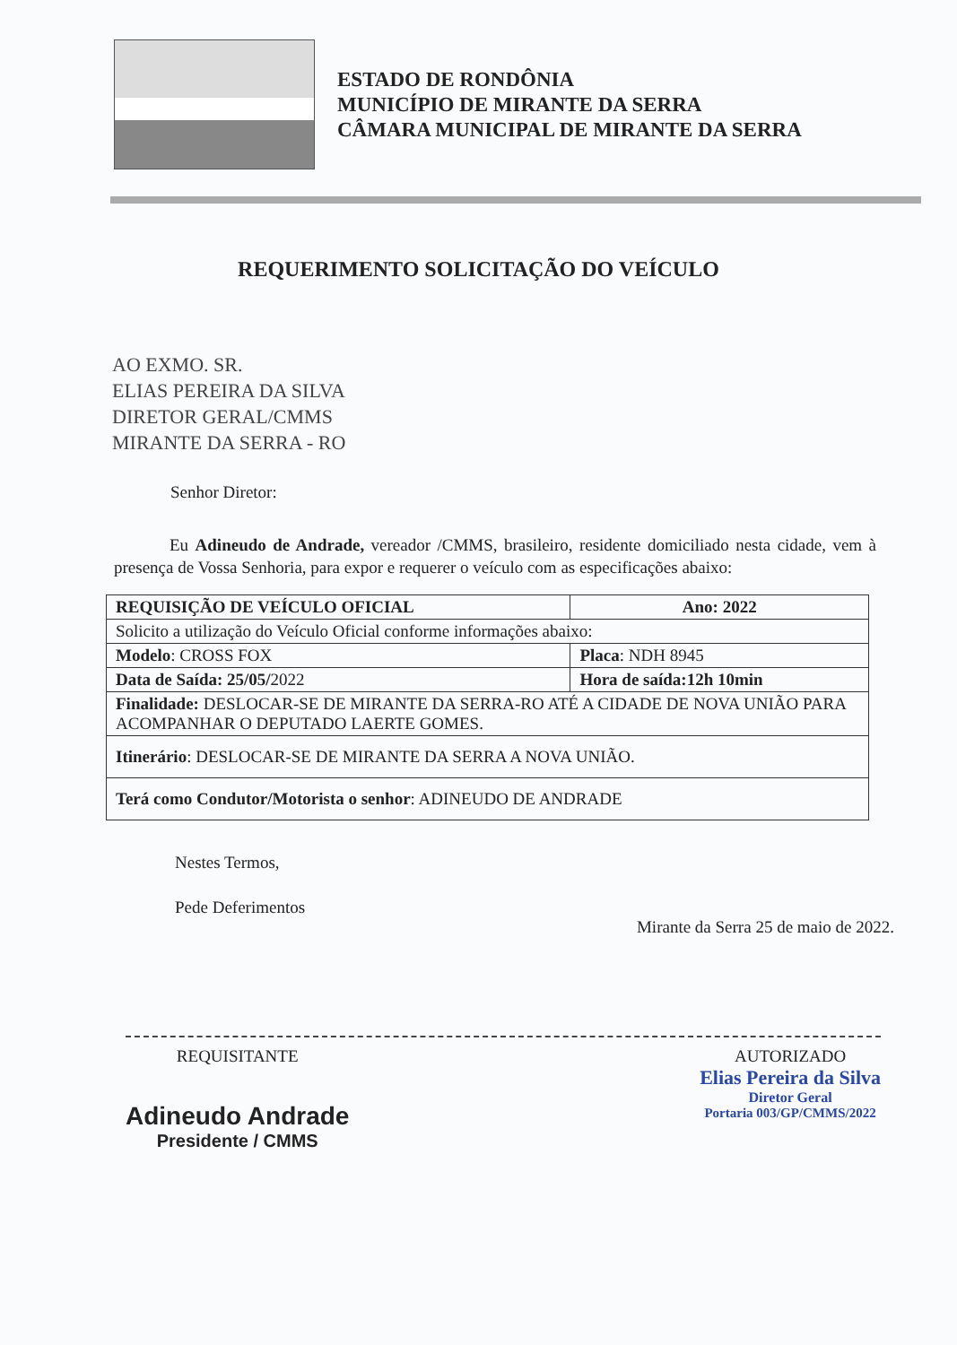ESTADO DE RONDÔNIA
MUNICÍPIO DE MIRANTE DA SERRA
CÂMARA MUNICIPAL DE MIRANTE DA SERRA
REQUERIMENTO SOLICITAÇÃO DO VEÍCULO
AO EXMO. SR.
ELIAS PEREIRA DA SILVA
DIRETOR GERAL/CMMS
MIRANTE DA SERRA - RO
Senhor Diretor:
Eu Adineudo de Andrade, vereador /CMMS, brasileiro, residente domiciliado nesta cidade, vem à presença de Vossa Senhoria, para expor e requerer o veículo com as especificações abaixo:
| REQUISIÇÃO DE VEÍCULO OFICIAL | Ano: 2022 |
| Solicito a utilização do Veículo Oficial conforme informações abaixo: | |
| Modelo : CROSS FOX | Placa : NDH 8945 |
| Data de Saída: 25/05/ 2022 | Hora de saída:12h 10min |
| Finalidade: DESLOCAR-SE DE MIRANTE DA SERRA-RO ATÉ A CIDADE DE NOVA UNIÃO PARA ACOMPANHAR O DEPUTADO LAERTE GOMES. | |
| Itinerário : DESLOCAR-SE DE MIRANTE DA SERRA A NOVA UNIÃO. | |
| Terá como Condutor/Motorista o senhor : ADINEUDO DE ANDRADE | |
Nestes Termos,
Pede Deferimentos
Mirante da Serra 25 de maio de 2022.
REQUISITANTE
Adineudo Andrade
Presidente / CMMS
AUTORIZADO
Elias Pereira da Silva
Diretor Geral
Portaria 003/GP/CMMS/2022